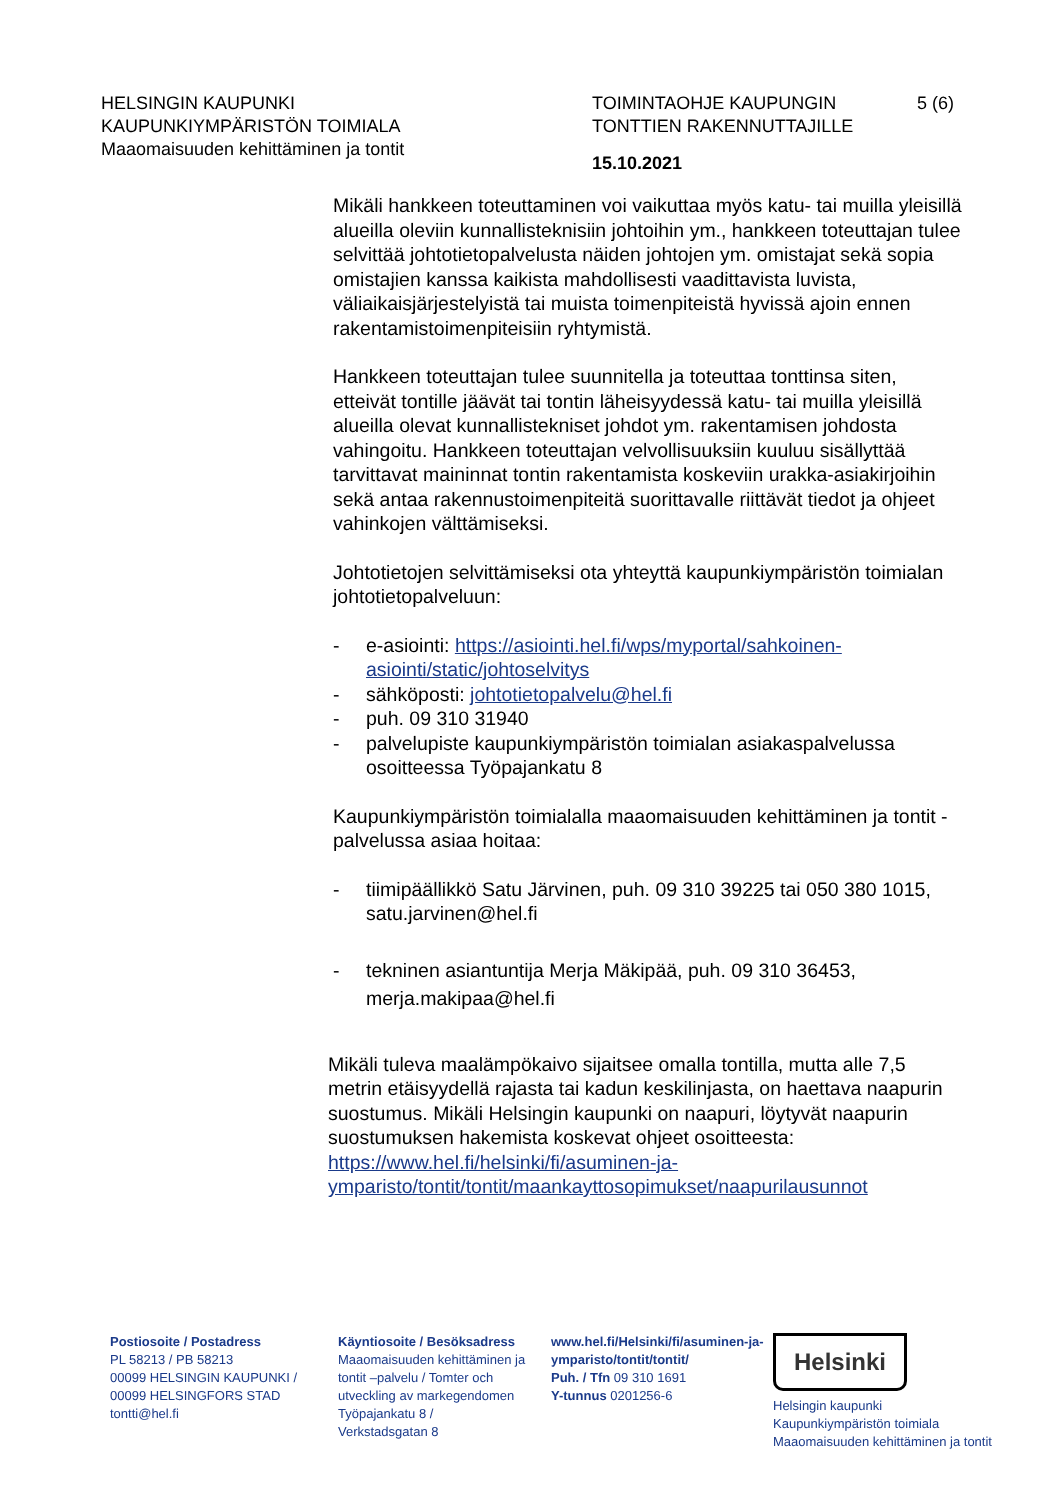HELSINGIN KAUPUNKI
KAUPUNKIYMPÄRISTÖN TOIMIALA
Maaomaisuuden kehittäminen ja tontit
TOIMINTAOHJE KAUPUNGIN
TONTTIEN RAKENNUTTAJILLE
15.10.2021
5 (6)
Mikäli hankkeen toteuttaminen voi vaikuttaa myös katu- tai muilla yleisillä alueilla oleviin kunnallisteknisiin johtoihin ym., hankkeen toteuttajan tulee selvittää johtotietopalvelusta näiden johtojen ym. omistajat sekä sopia omistajien kanssa kaikista mahdollisesti vaadittavista luvista, väliaikaisjärjestelyistä tai muista toimenpiteistä hyvissä ajoin ennen rakentamistoimenpiteisiin ryhtymistä.
Hankkeen toteuttajan tulee suunnitella ja toteuttaa tonttinsa siten, etteivät tontille jäävät tai tontin läheisyydessä katu- tai muilla yleisillä alueilla olevat kunnallistekniset johdot ym. rakentamisen johdosta vahingoitu. Hankkeen toteuttajan velvollisuuksiin kuuluu sisällyttää tarvittavat maininnat tontin rakentamista koskeviin urakka-asiakirjoihin sekä antaa rakennustoimenpiteitä suorittavalle riittävät tiedot ja ohjeet vahinkojen välttämiseksi.
Johtotietojen selvittämiseksi ota yhteyttä kaupunkiympäristön toimialan johtotietopalveluun:
- e-asiointi: https://asiointi.hel.fi/wps/myportal/sahkoinen-asiointi/static/johtoselvitys
- sähköposti: johtotietopalvelu@hel.fi
- puh. 09 310 31940
- palvelupiste kaupunkiympäristön toimialan asiakaspalvelussa osoitteessa Työpajankatu 8
Kaupunkiympäristön toimialalla maaomaisuuden kehittäminen ja tontit -palvelussa asiaa hoitaa:
- tiimipäällikkö Satu Järvinen, puh. 09 310 39225 tai 050 380 1015, satu.jarvinen@hel.fi
- tekninen asiantuntija Merja Mäkipää, puh. 09 310 36453, merja.makipaa@hel.fi
Mikäli tuleva maalämpökaivo sijaitsee omalla tontilla, mutta alle 7,5 metrin etäisyydellä rajasta tai kadun keskilinjasta, on haettava naapurin suostumus. Mikäli Helsingin kaupunki on naapuri, löytyvät naapurin suostumuksen hakemista koskevat ohjeet osoitteesta:
https://www.hel.fi/helsinki/fi/asuminen-ja-ymparisto/tontit/tontit/maankayttosopimukset/naapurilausunnot
Postiosoite / Postadress
PL 58213 / PB 58213
00099 HELSINGIN KAUPUNKI /
00099 HELSINGFORS STAD
tontti@hel.fi
Käyntiosoite / Besöksadress
Maaomaisuuden kehittäminen ja tontit –palvelu / Tomter och utveckling av markegendomen
Työpajankatu 8 /
Verkstadsgatan 8
www.hel.fi/Helsinki/fi/asuminen-ja-ymparisto/tontit/tontit/
Puh. / Tfn 09 310 1691
Y-tunnus 0201256-6
Helsinki
Helsingin kaupunki
Kaupunkiympäristön toimiala
Maaomaisuuden kehittäminen ja tontit